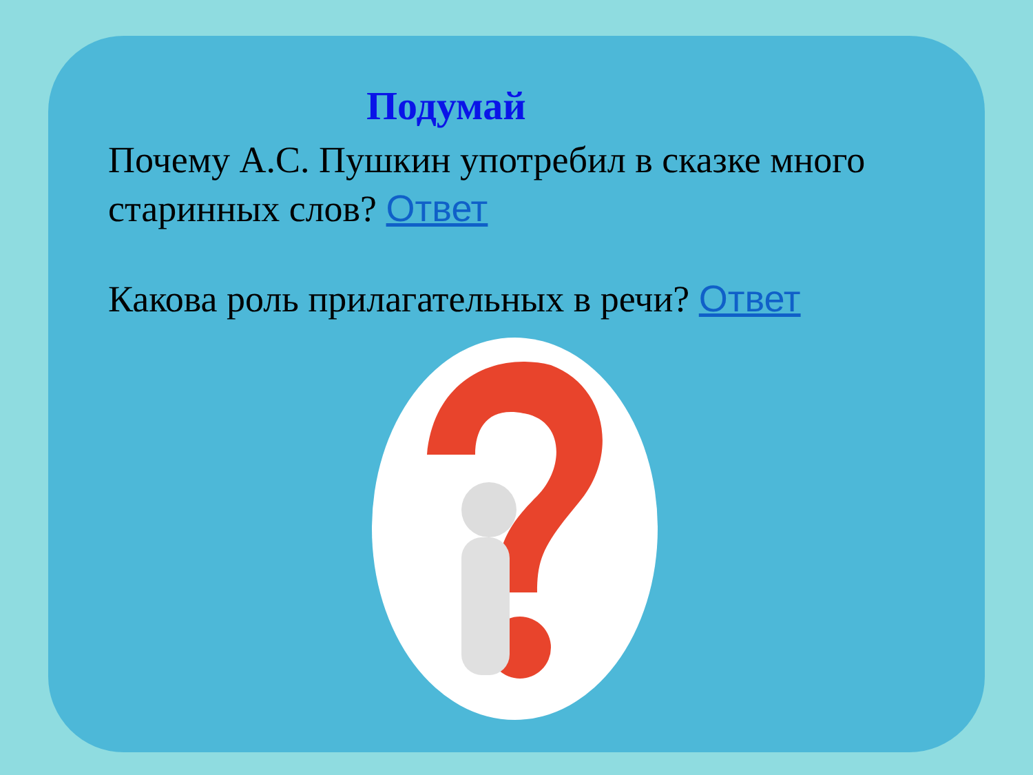Подумай
Почему А.С. Пушкин употребил в сказке много старинных слов? Ответ
Какова роль прилагательных в речи? Ответ